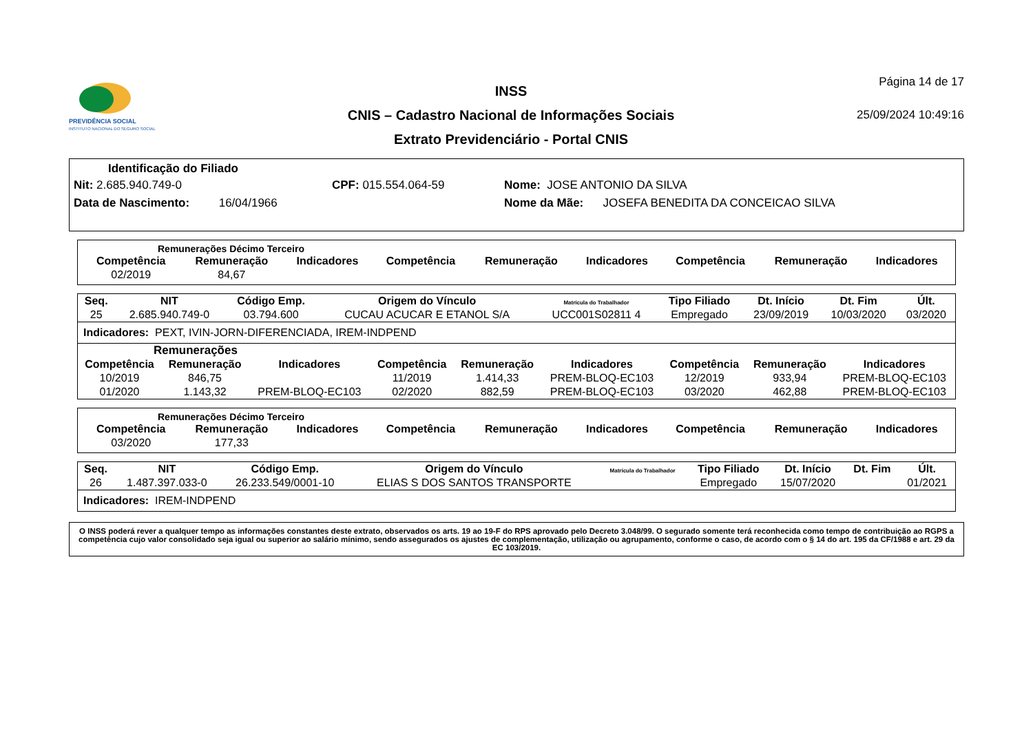PREVIDÊNCIA SOCIAL
INSTITUTO NACIONAL DO SEGURO SOCIAL
INSS
CNIS – Cadastro Nacional de Informações Sociais
Extrato Previdenciário - Portal CNIS
Página 14 de 17
25/09/2024 10:49:16
Identificação do Filiado
Nit: 2.685.940.749-0 CPF: 015.554.064-59 Nome: JOSE ANTONIO DA SILVA
Data de Nascimento: 16/04/1966 Nome da Mãe: JOSEFA BENEDITA DA CONCEICAO SILVA
Remunerações Décimo Terceiro
| Competência | Remuneração | Indicadores | Competência | Remuneração | Indicadores | Competência | Remuneração | Indicadores |
| --- | --- | --- | --- | --- | --- | --- | --- | --- |
| 02/2019 | 84,67 | | | | | | | |
| Seq. | NIT | Código Emp. | Origem do Vínculo | Matrícula do Trabalhador | Tipo Filiado | Dt. Início | Dt. Fim | Últ. |
| --- | --- | --- | --- | --- | --- | --- | --- | --- |
| 25 | 2.685.940.749-0 | 03.794.600 | CUCAU ACUCAR E ETANOL S/A | UCC001S02811 4 | Empregado | 23/09/2019 | 10/03/2020 | 03/2020 |
Indicadores: PEXT, IVIN-JORN-DIFERENCIADA, IREM-INDPEND
Remunerações
| Competência | Remuneração | Indicadores | Competência | Remuneração | Indicadores | Competência | Remuneração | Indicadores |
| --- | --- | --- | --- | --- | --- | --- | --- | --- |
| 10/2019 | 846,75 | | 11/2019 | 1.414,33 | PREM-BLOQ-EC103 | 12/2019 | 933,94 | PREM-BLOQ-EC103 |
| 01/2020 | 1.143,32 | PREM-BLOQ-EC103 | 02/2020 | 882,59 | PREM-BLOQ-EC103 | 03/2020 | 462,88 | PREM-BLOQ-EC103 |
Remunerações Décimo Terceiro
| Competência | Remuneração | Indicadores | Competência | Remuneração | Indicadores | Competência | Remuneração | Indicadores |
| --- | --- | --- | --- | --- | --- | --- | --- | --- |
| 03/2020 | 177,33 | | | | | | | |
| Seq. | NIT | Código Emp. | Origem do Vínculo | Matrícula do Trabalhador | Tipo Filiado | Dt. Início | Dt. Fim | Últ. |
| --- | --- | --- | --- | --- | --- | --- | --- | --- |
| 26 | 1.487.397.033-0 | 26.233.549/0001-10 | ELIAS S DOS SANTOS TRANSPORTE | | Empregado | 15/07/2020 | | 01/2021 |
Indicadores: IREM-INDPEND
O INSS poderá rever a qualquer tempo as informações constantes deste extrato, observados os arts. 19 ao 19-F do RPS aprovado pelo Decreto 3.048/99. O segurado somente terá reconhecida como tempo de contribuição ao RGPS a competência cujo valor consolidado seja igual ou superior ao salário mínimo, sendo assegurados os ajustes de complementação, utilização ou agrupamento, conforme o caso, de acordo com o § 14 do art. 195 da CF/1988 e art. 29 da EC 103/2019.